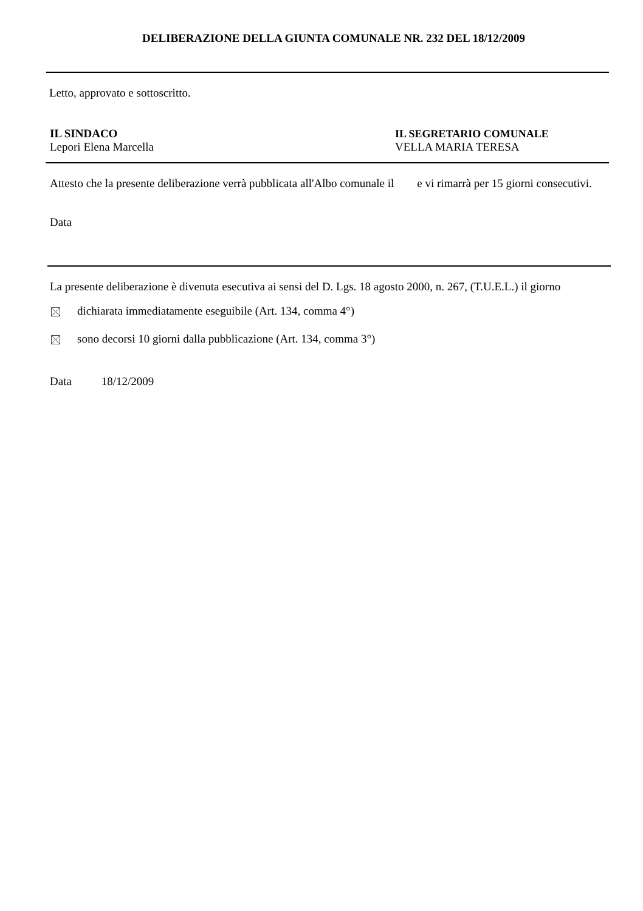DELIBERAZIONE DELLA GIUNTA COMUNALE NR. 232 DEL 18/12/2009
Letto, approvato e sottoscritto.
IL SINDACO
Lepori Elena Marcella
IL SEGRETARIO COMUNALE
VELLA MARIA TERESA
Attesto che la presente deliberazione verrà pubblicata all'Albo comunale il e vi rimarrà per 15 giorni consecutivi.
Data
La presente deliberazione è divenuta esecutiva ai sensi del D. Lgs. 18 agosto 2000, n. 267, (T.U.E.L.) il giorno
dichiarata immediatamente eseguibile (Art. 134, comma 4°)
sono decorsi 10 giorni dalla pubblicazione (Art. 134, comma 3°)
Data 18/12/2009